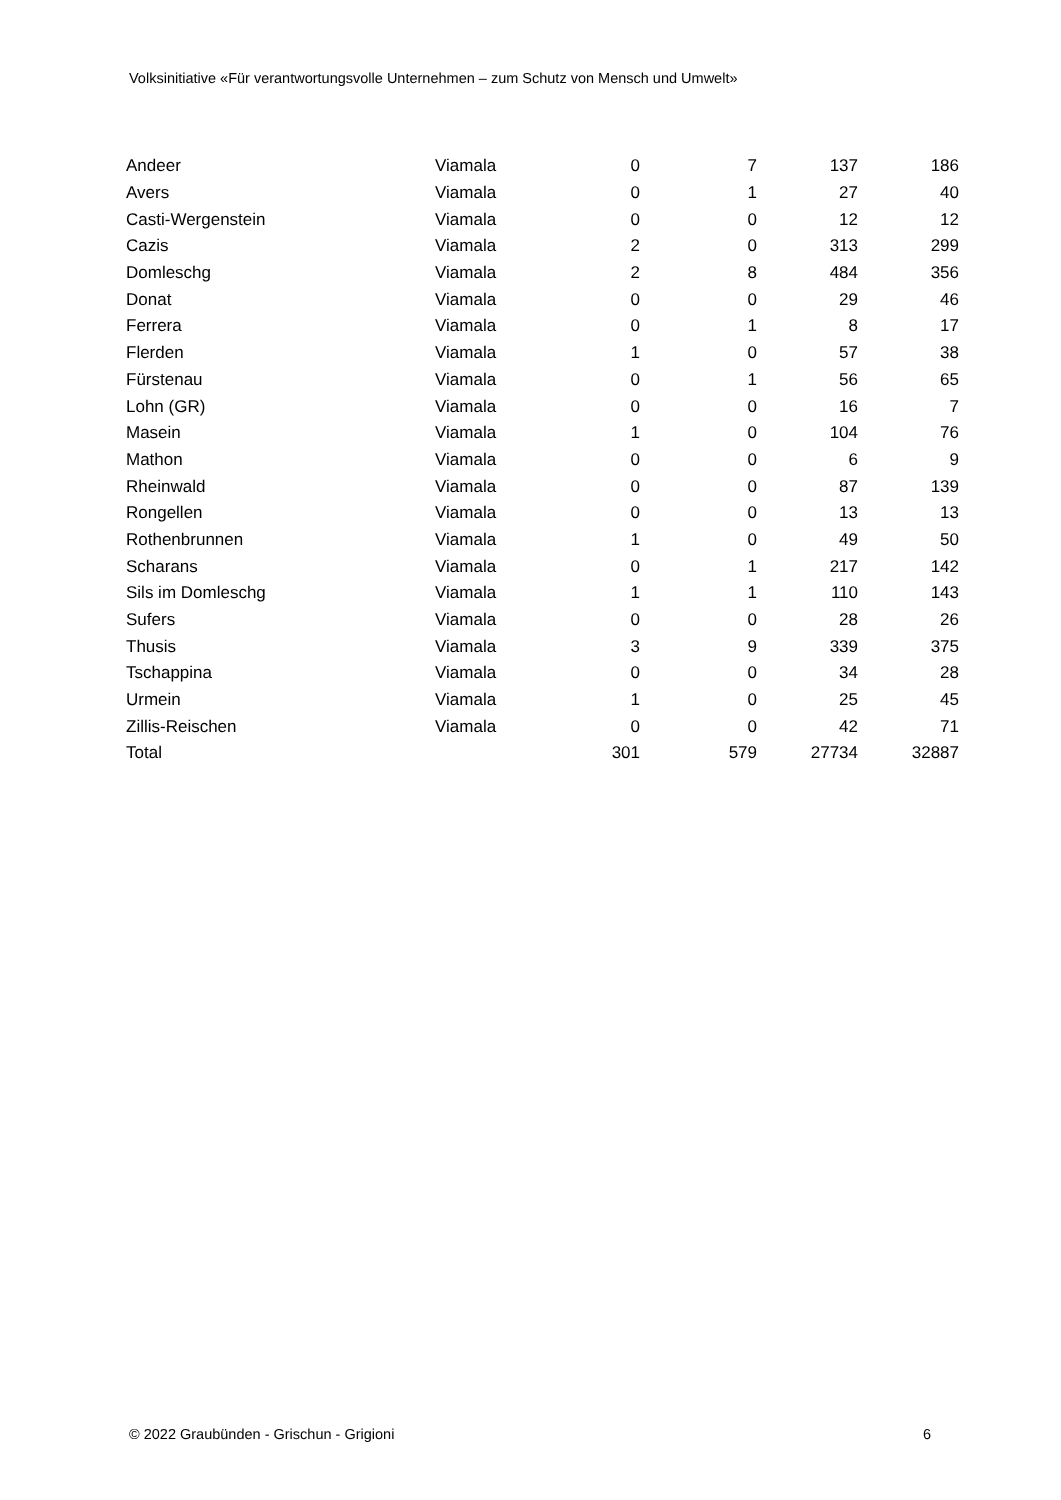Volksinitiative «Für verantwortungsvolle Unternehmen – zum Schutz von Mensch und Umwelt»
| Andeer | Viamala | 0 | 7 | 137 | 186 |
| Avers | Viamala | 0 | 1 | 27 | 40 |
| Casti-Wergenstein | Viamala | 0 | 0 | 12 | 12 |
| Cazis | Viamala | 2 | 0 | 313 | 299 |
| Domleschg | Viamala | 2 | 8 | 484 | 356 |
| Donat | Viamala | 0 | 0 | 29 | 46 |
| Ferrera | Viamala | 0 | 1 | 8 | 17 |
| Flerden | Viamala | 1 | 0 | 57 | 38 |
| Fürstenau | Viamala | 0 | 1 | 56 | 65 |
| Lohn (GR) | Viamala | 0 | 0 | 16 | 7 |
| Masein | Viamala | 1 | 0 | 104 | 76 |
| Mathon | Viamala | 0 | 0 | 6 | 9 |
| Rheinwald | Viamala | 0 | 0 | 87 | 139 |
| Rongellen | Viamala | 0 | 0 | 13 | 13 |
| Rothenbrunnen | Viamala | 1 | 0 | 49 | 50 |
| Scharans | Viamala | 0 | 1 | 217 | 142 |
| Sils im Domleschg | Viamala | 1 | 1 | 110 | 143 |
| Sufers | Viamala | 0 | 0 | 28 | 26 |
| Thusis | Viamala | 3 | 9 | 339 | 375 |
| Tschappina | Viamala | 0 | 0 | 34 | 28 |
| Urmein | Viamala | 1 | 0 | 25 | 45 |
| Zillis-Reischen | Viamala | 0 | 0 | 42 | 71 |
| Total | | 301 | 579 | 27734 | 32887 |
© 2022 Graubünden - Grischun - Grigioni 6